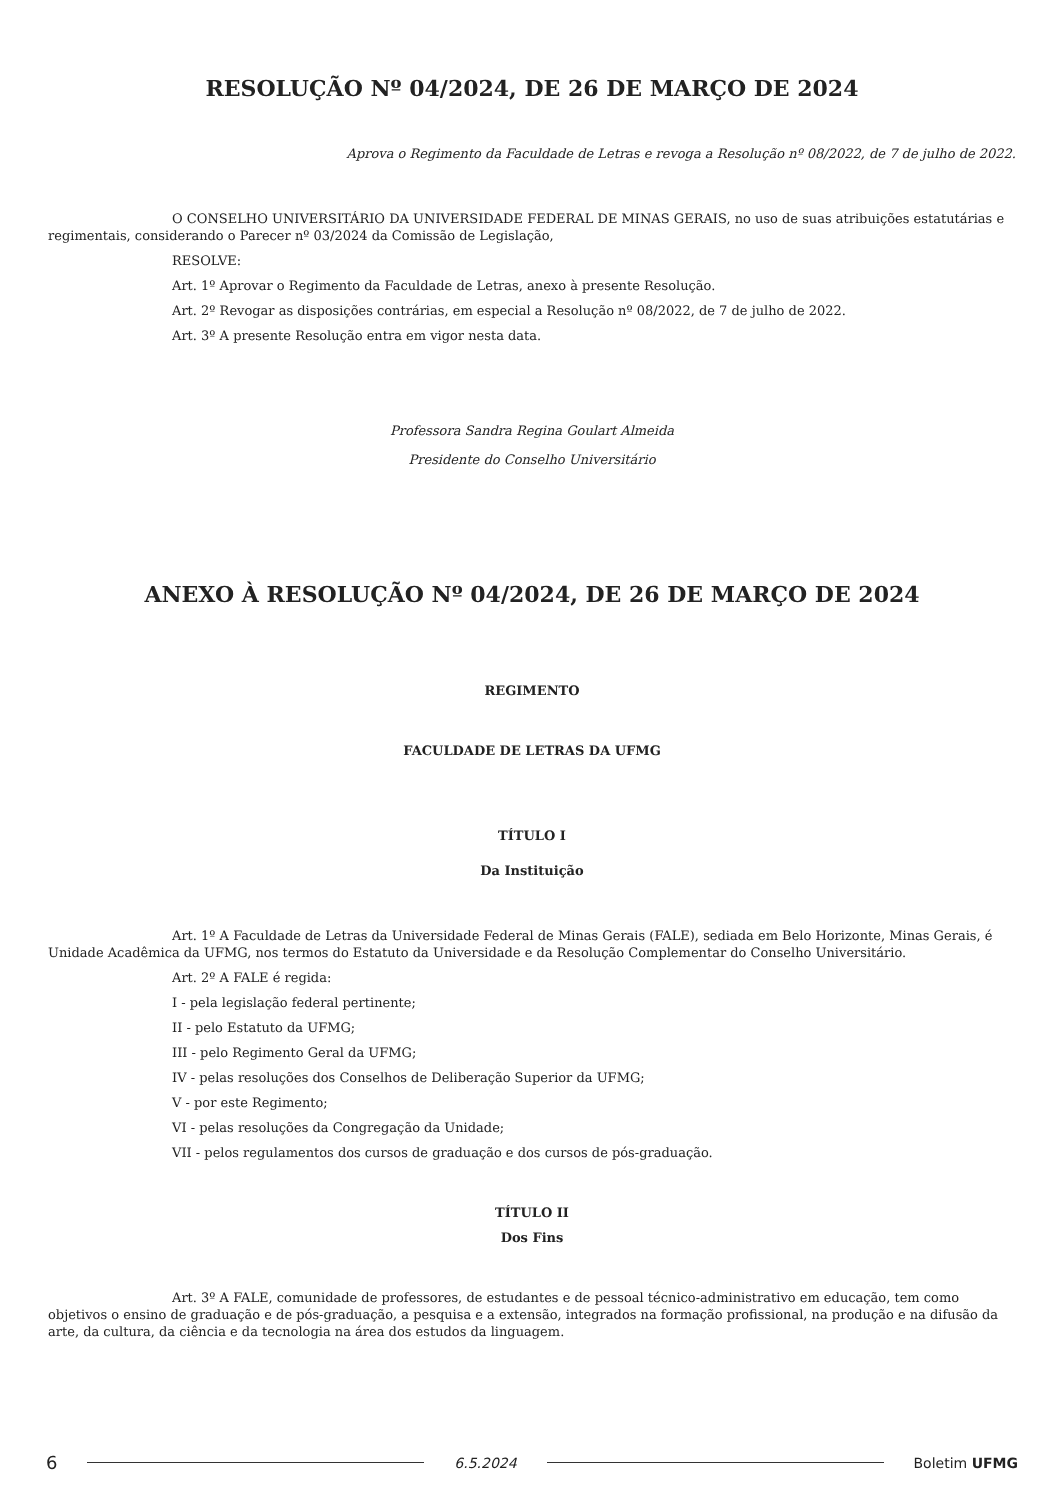RESOLUÇÃO Nº 04/2024, DE 26 DE MARÇO DE 2024
Aprova o Regimento da Faculdade de Letras e revoga a Resolução nº 08/2022, de 7 de julho de 2022.
O CONSELHO UNIVERSITÁRIO DA UNIVERSIDADE FEDERAL DE MINAS GERAIS, no uso de suas atribuições estatutárias e regimentais, considerando o Parecer nº 03/2024 da Comissão de Legislação,
RESOLVE:
Art. 1º Aprovar o Regimento da Faculdade de Letras, anexo à presente Resolução.
Art. 2º Revogar as disposições contrárias, em especial a Resolução nº 08/2022, de 7 de julho de 2022.
Art. 3º A presente Resolução entra em vigor nesta data.
Professora Sandra Regina Goulart Almeida
Presidente do Conselho Universitário
ANEXO À RESOLUÇÃO Nº 04/2024, DE 26 DE MARÇO DE 2024
REGIMENTO
FACULDADE DE LETRAS DA UFMG
TÍTULO I
Da Instituição
Art. 1º A Faculdade de Letras da Universidade Federal de Minas Gerais (FALE), sediada em Belo Horizonte, Minas Gerais, é Unidade Acadêmica da UFMG, nos termos do Estatuto da Universidade e da Resolução Complementar do Conselho Universitário.
Art. 2º A FALE é regida:
I - pela legislação federal pertinente;
II - pelo Estatuto da UFMG;
III - pelo Regimento Geral da UFMG;
IV - pelas resoluções dos Conselhos de Deliberação Superior da UFMG;
V - por este Regimento;
VI - pelas resoluções da Congregação da Unidade;
VII - pelos regulamentos dos cursos de graduação e dos cursos de pós-graduação.
TÍTULO II
Dos Fins
Art. 3º A FALE, comunidade de professores, de estudantes e de pessoal técnico-administrativo em educação, tem como objetivos o ensino de graduação e de pós-graduação, a pesquisa e a extensão, integrados na formação profissional, na produção e na difusão da arte, da cultura, da ciência e da tecnologia na área dos estudos da linguagem.
6 6.5.2024 Boletim UFMG